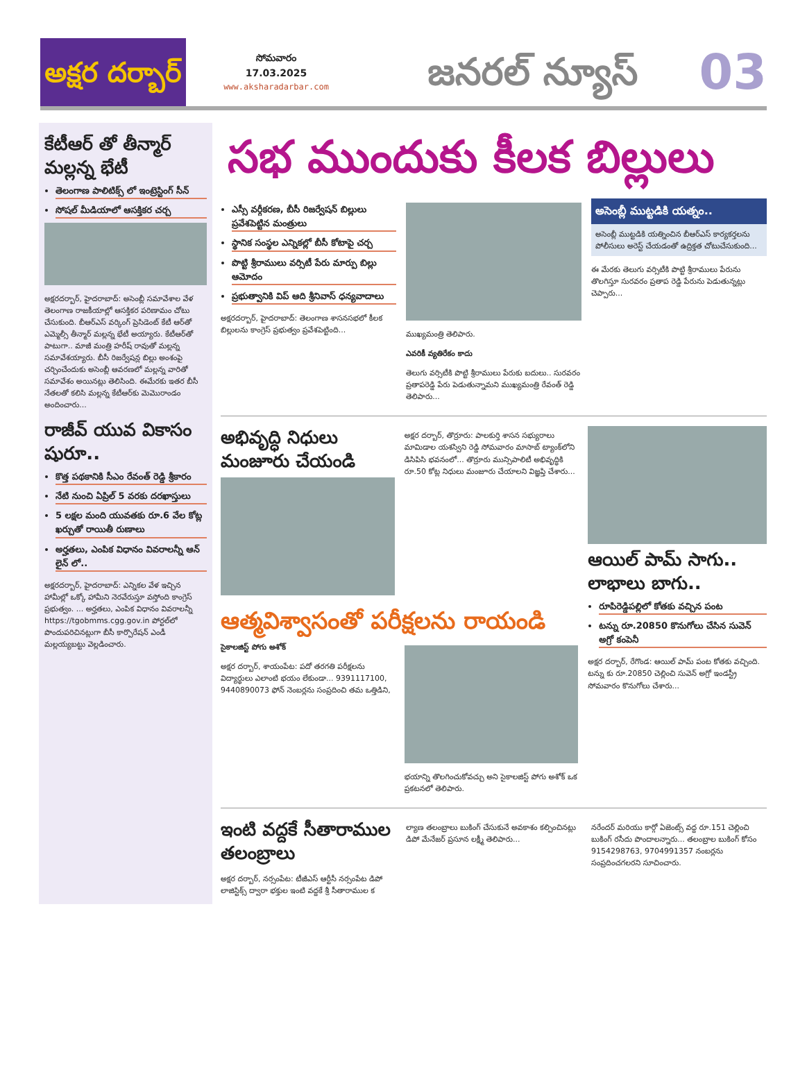అక్షర దర్బార్
సోమవారం
17.03.2025
www.aksharadarbar.com
జనరల్ న్యూస్
03
కేటీఆర్ తో తీన్మార్ మల్లన్న భేటీ
తెలంగాణ పాలిటిక్స్ లో ఇంట్రెస్టింగ్ సీన్
సోషల్ మీడియాలో ఆసక్తికర చర్చ
అక్షరదర్బార్, హైదరాబాద్: అసెంబ్లీ సమావేశాల వేళ తెలంగాణ రాజకీయాల్లో ఆసక్తికర పరిణామం చోటు చేసుకుంది. బీఆర్ఎస్ వర్కింగ్ ప్రెసిడెంట్ కేటీ ఆర్‌తో ఎమ్మెల్సీ తీన్మార్ మల్లన్న భేటీ అయ్యారు. కేటీఆర్‌తో పాటుగా.. మాజీ మంత్రి హరీష్ రావుతో మల్లన్న సమావేశయ్యారు. బీసీ రిజర్వేషన్ల బిల్లు అంశంపై చర్చించేందుకు అసెంబ్లీ ఆవరణలో మల్లన్న వారితో సమావేశం అయినట్లు తెలిసింది. ఈమేరకు ఇతర బీసీ నేతలతో కలిసి మల్లన్న కేటీఆర్‌కు మెమొరాండం అందించారు...
రాజీవ్ యువ వికాసం షురూ..
కొత్త పథకానికి సీఎం రేవంత్ రెడ్డి శ్రీకారం
నేటి నుంచి ఏప్రిల్ 5 వరకు దరఖాస్తులు
5 లక్షల మంది యువతకు రూ.6 వేల కోట్ల ఖర్చుతో రాయితీ రుణాలు
అర్హతలు, ఎంపిక విధానం వివరాలన్నీ ఆన్ లైన్ లో..
అక్షరదర్బార్, హైదరాబాద్: ఎన్నికల వేళ ఇచ్చిన హామీల్లో ఒక్కో హామీని నెరవేరుస్తూ వస్తోంది కాంగ్రెస్ ప్రభుత్వం. ... అర్హతలు, ఎంపిక విధానం వివరాలన్నీ https://tgobmms.cgg.gov.in పోర్టల్‌లో పొందుపరిచినట్లుగా బీసీ కార్పొరేషన్ ఎండీ మల్లయ్యబట్టు వెల్లడించారు.
సభ ముందుకు కీలక బిల్లులు
ఎస్సీ వర్గీకరణ, బీసీ రిజర్వేషన్ బిల్లులు ప్రవేశపెట్టిన మంత్రులు
స్థానిక సంస్థల ఎన్నికల్లో బీసీ కోటాపై చర్చ
పొట్టి శ్రీరాములు వర్సిటీ పేరు మార్పు బిల్లు ఆమోదం
ప్రభుత్వానికి విప్ ఆది శ్రీనివాస్ ధన్యవాదాలు
అక్షరదర్బార్, హైదరాబాద్: తెలంగాణ శాసనసభలో కీలక బిల్లులను కాంగ్రెస్ ప్రభుత్వం ప్రవేశపెట్టింది...
ముఖ్యమంత్రి తెలిపారు.
ఎవరికీ వ్యతిరేకం కాదు
తెలుగు వర్సిటీకి పొట్టి శ్రీరాములు పేరుకు బదులు.. సురవరం ప్రతాపరెడ్డి పేరు పెడుతున్నామని ముఖ్యమంత్రి రేవంత్ రెడ్డి తెలిపారు...
అసెంబ్లీ ముట్టడికి యత్నం..
అసెంబ్లీ ముట్టడికి యత్నించిన బీఆర్ఎస్ కార్యకర్తలను పోలీసులు అరెస్ట్ చేయడంతో ఉద్రిక్తత చోటుచేసుకుంది...
ఈ మేరకు తెలుగు వర్సిటీకి పొట్టి శ్రీరాములు పేరును తొలగిస్తూ సురవరం ప్రతాప రెడ్డి పేరును పెడుతున్నట్లు చెప్పారు...
అభివృద్ధి నిధులు మంజూరు చేయండి
అక్షర దర్బార్, తొర్రూరు: పాలకుర్తి శాసన సభ్యురాలు మామిడాల యశస్విని రెడ్డి సోమవారం మాసాబ్ ట్యాంక్‌లోని డిసిపిసి భవనంలో... తొర్రూరు మున్సిపాలిటీ అభివృద్ధికి రూ.50 కోట్ల నిధులు మంజూరు చేయాలని విజ్ఞప్తి చేశారు...
ఆత్మవిశ్వాసంతో పరీక్షలను రాయండి
సైకాలజిస్ట్ పోగు అశోక్
అక్షర దర్బార్, శాయంపేట: పదో తరగతి పరీక్షలను విద్యార్థులు ఎలాంటి భయం లేకుండా... 9391117100, 9440890073 ఫోన్ నెంబర్లను సంప్రదించి తమ ఒత్తిడిని,
భయాన్ని తొలగించుకోవచ్చు అని సైకాలజిస్ట్ పోగు అశోక్ ఒక ప్రకటనలో తెలిపారు.
ఆయిల్ పామ్ సాగు.. లాభాలు బాగు..
రూపిరెడ్డిపల్లిలో కోతకు వచ్చిన పంట
టన్ను రూ.20850 కొనుగోలు చేసిన సువెన్ అగ్రో కంపెనీ
అక్షర దర్బార్, రేగొండ: ఆయిల్ పామ్ పంట కోతకు వచ్చింది. టన్ను కు రూ.20850 చెల్లించి సువెన్ అగ్రో ఇండస్ట్రీ సోమవారం కొనుగోలు చేశారు...
ఇంటి వద్దకే సీతారాముల తలంబ్రాలు
అక్షర దర్బార్, నర్సంపేట: టీజీఎస్ ఆర్టీసీ నర్సంపేట డిపో లాజిస్టిక్స్ ద్వారా భక్తుల ఇంటి వద్దకే శ్రీ సీతారాముల క
ల్యాణ తలంబ్రాలు బుకింగ్ చేసుకునే అవకాశం కల్పించినట్లు డిపో మేనేజర్ ప్రసూన లక్ష్మీ తెలిపారు...
నరేందర్ మరియు కార్గో ఏజెంట్స్ వద్ద రూ.151 చెల్లించి బుకింగ్ రసీదు పొందాలన్నారు... తలంబ్రాల బుకింగ్ కోసం 9154298763, 9704991357 నంబర్లను సంప్రదించగలరని సూచించారు.